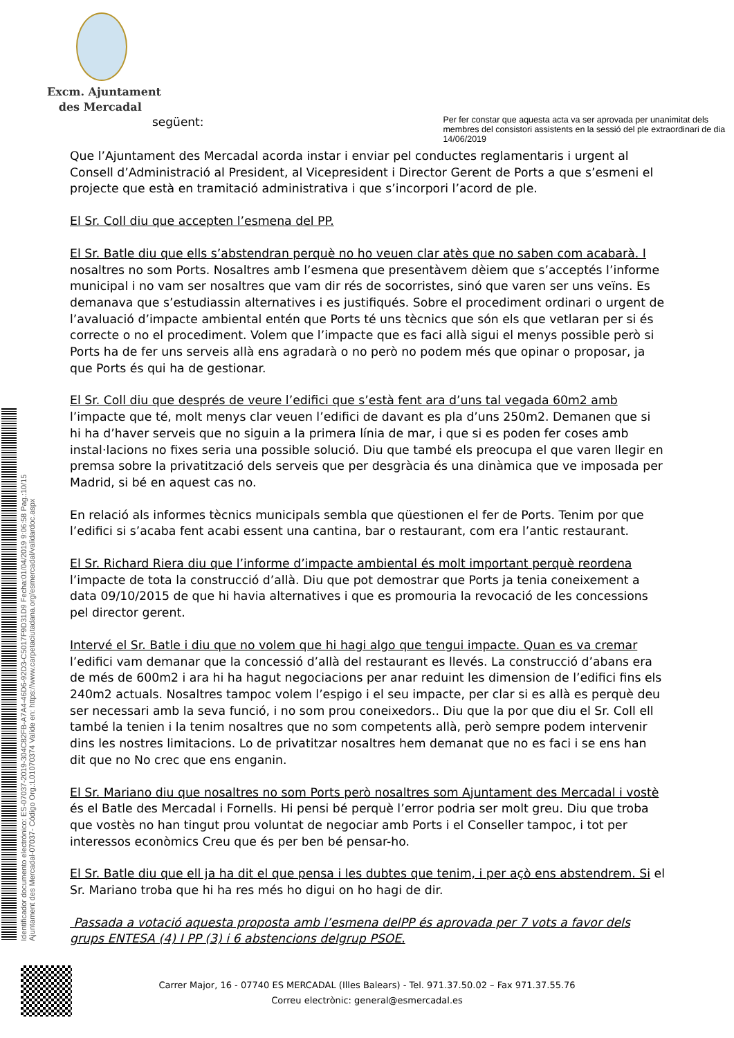Excm. Ajuntament
des Mercadal
següent:
Per fer constar que aquesta acta va ser aprovada per unanimitat dels membres del consistori assistents en la sessió del ple extraordinari de dia 14/06/2019
Que l’Ajuntament des Mercadal acorda instar i enviar pel conductes reglamentaris i urgent al Consell d’Administració al President, al Vicepresident i Director Gerent de Ports a que s’esmeni el projecte que està en tramitació administrativa i que s’incorpori l’acord de ple.
El Sr. Coll diu que accepten l’esmena del PP.
El Sr. Batle diu que ells s’abstendran perquè no ho veuen clar atès que no saben com acabarà. I nosaltres no som Ports. Nosaltres amb l’esmena que presentàvem dèiem que s’acceptés l’informe municipal i no vam ser nosaltres que vam dir rés de socorristes, sinó que varen ser uns veïns. Es demanava que s’estudiassin alternatives i es justifiqués. Sobre el procediment ordinari o urgent de l’avaluació d’impacte ambiental entén que Ports té uns tècnics que són els que vetlaran per si és correcte o no el procediment. Volem que l’impacte que es faci allà sigui el menys possible però si Ports ha de fer uns serveis allà ens agradarà o no però no podem més que opinar o proposar, ja que Ports és qui ha de gestionar.
El Sr. Coll diu que després de veure l’edifici que s’està fent ara d’uns tal vegada 60m2 amb l’impacte que té, molt menys clar veuen l’edifici de davant es pla d’uns 250m2. Demanen que si hi ha d’haver serveis que no siguin a la primera línia de mar, i que si es poden fer coses amb instal·lacions no fixes seria una possible solució. Diu que també els preocupa el que varen llegir en premsa sobre la privatització dels serveis que per desgràcia és una dinàmica que ve imposada per Madrid, si bé en aquest cas no.
En relació als informes tècnics municipals sembla que qüestionen el fer de Ports. Tenim por que l’edifici si s’acaba fent acabi essent una cantina, bar o restaurant, com era l’antic restaurant.
El Sr. Richard Riera diu que l’informe d’impacte ambiental és molt important perquè reordena l’impacte de tota la construcció d’allà. Diu que pot demostrar que Ports ja tenia coneixement a data 09/10/2015 de que hi havia alternatives i que es promouria la revocació de les concessions pel director gerent.
Intervé el Sr. Batle i diu que no volem que hi hagi algo que tengui impacte. Quan es va cremar l’edifici vam demanar que la concessió d’allà del restaurant es llevés. La construcció d’abans era de més de 600m2 i ara hi ha hagut negociacions per anar reduint les dimension de l’edifici fins els 240m2 actuals. Nosaltres tampoc volem l’espigo i el seu impacte, per clar si es allà es perquè deu ser necessari amb la seva funció, i no som prou coneixedors.. Diu que la por que diu el Sr. Coll ell també la tenien i la tenim nosaltres que no som competents allà, però sempre podem intervenir dins les nostres limitacions. Lo de privatitzar nosaltres hem demanat que no es faci i se ens han dit que no No crec que ens enganin.
El Sr. Mariano diu que nosaltres no som Ports però nosaltres som Ajuntament des Mercadal i vostè és el Batle des Mercadal i Fornells. Hi pensi bé perquè l’error podria ser molt greu. Diu que troba que vostès no han tingut prou voluntat de negociar amb Ports i el Conseller tampoc, i tot per interessos econòmics Creu que és per ben bé pensar-ho.
El Sr. Batle diu que ell ja ha dit el que pensa i les dubtes que tenim, i per açò ens abstendrem. Si el Sr. Mariano troba que hi ha res més ho digui on ho hagi de dir.
Passada a votació aquesta proposta amb l’esmena delPP és aprovada per 7 vots a favor dels grups ENTESA (4) I PP (3) i 6 abstencions delgrup PSOE.
Identificador documento electrónico: ES-07037-2019-304C82FB-A7A4-46D6-92D3-C5017F9D31D9 Fecha:01/04/2019 9:06:58 Pag.:10/15
Ajuntament des Mercadal-07037- Código Org.:L01070374 Valide en: https://www.carpetaciutadana.org/esmercadal/validardoc.aspx
Carrer Major, 16 - 07740 ES MERCADAL (Illes Balears) - Tel. 971.37.50.02 – Fax 971.37.55.76
Correu electrònic: general@esmercadal.es